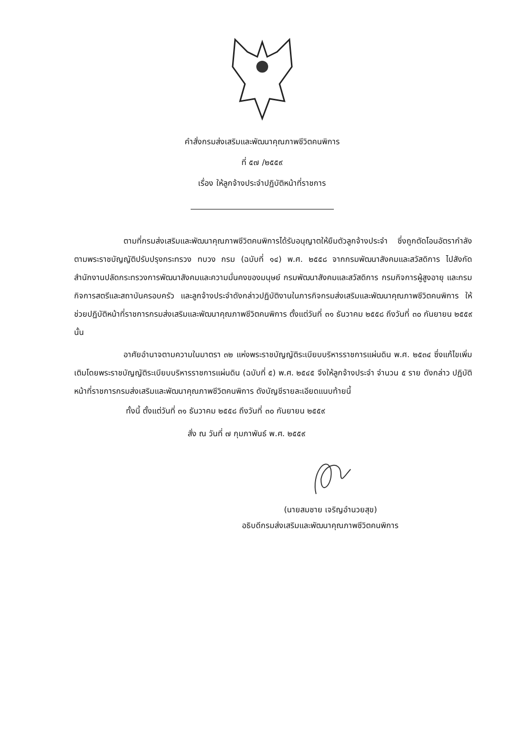คำสั่งกรมส่งเสริมและพัฒนาคุณภาพชีวิตคนพิการ
ที่ ๕๗ /๒๕๕๙
เรื่อง ให้ลูกจ้างประจำปฏิบัติหน้าที่ราชการ
ตามที่กรมส่งเสริมและพัฒนาคุณภาพชีวิตคนพิการได้รับอนุญาตให้ยืมตัวลูกจ้างประจำ ซึ่งถูกตัดโอนอัตรากำลังตามพระราชบัญญัติปรับปรุงกระทรวง ทบวง กรม (ฉบับที่ ๑๔) พ.ศ. ๒๕๕๘ จากกรมพัฒนาสังคมและสวัสดิการ ไปสังกัดสำนักงานปลัดกระทรวงการพัฒนาสังคมและความมั่นคงของมนุษย์ กรมพัฒนาสังคมและสวัสดิการ กรมกิจการผู้สูงอายุ และกรมกิจการสตรีและสถาบันครอบครัว และลูกจ้างประจำดังกล่าวปฏิบัติงานในภารกิจกรมส่งเสริมและพัฒนาคุณภาพชีวิตคนพิการ ให้ช่วยปฏิบัติหน้าที่ราชการกรมส่งเสริมและพัฒนาคุณภาพชีวิตคนพิการ ตั้งแต่วันที่ ๓๑ ธันวาคม ๒๕๕๘ ถึงวันที่ ๓๐ กันยายน ๒๕๕๙ นั้น
อาศัยอำนาจตามความในมาตรา ๓๒ แห่งพระราชบัญญัติระเบียบบริหารราชการแผ่นดิน พ.ศ. ๒๕๓๔ ซึ่งแก้ไขเพิ่มเติมโดยพระราชบัญญัติระเบียบบริหารราชการแผ่นดิน (ฉบับที่ ๕) พ.ศ. ๒๕๔๕ จึงให้ลูกจ้างประจำ จำนวน ๕ ราย ดังกล่าว ปฏิบัติหน้าที่ราชการกรมส่งเสริมและพัฒนาคุณภาพชีวิตคนพิการ ดังบัญชีรายละเอียดแนบท้ายนี้
ทั้งนี้ ตั้งแต่วันที่ ๓๑ ธันวาคม ๒๕๕๘ ถึงวันที่ ๓๐ กันยายน ๒๕๕๙
สั่ง ณ วันที่ ๗ กุมภาพันธ์ พ.ศ. ๒๕๕๙
(นายสมชาย เจริญอำนวยสุข)
อธิบดีกรมส่งเสริมและพัฒนาคุณภาพชีวิตคนพิการ